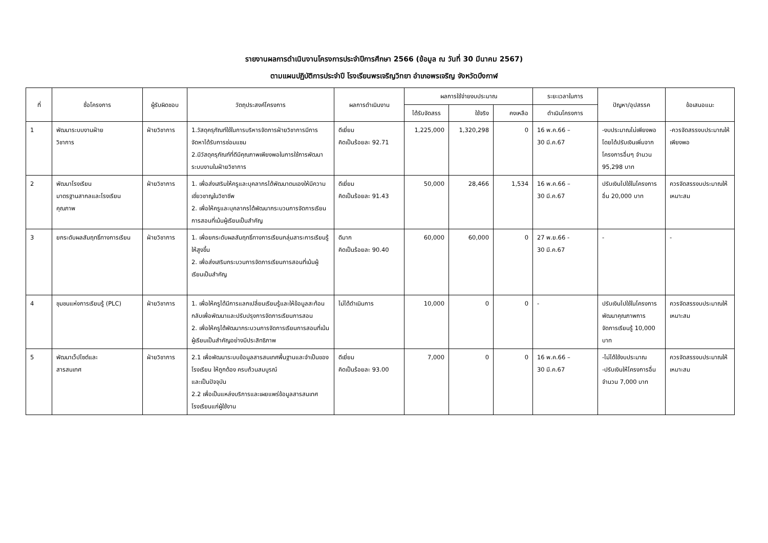รายงานผลการดำเนินงานโครงการประจำปีการศึกษา 2566 (ข้อมูล ณ วันที่ 30 มีนาคม 2567)
ตามแผนปฏิบัติการประจำปี โรงเรียนพรเจริญวิทยา อำเภอพรเจริญ จังหวัดบึงกาฬ
| ที่ | ชื่อโครงการ | ผู้รับผิดชอบ | วัตถุประสงค์โครงการ | ผลการดำเนินงาน | ผลการใช้จ่ายงบประมาณ | | | ระยะเวลาในการ | ปัญหา/อุปสรรค | ข้อเสนอแนะ |
| --- | --- | --- | --- | --- | --- | --- | --- | --- | --- | --- |
| | | | | | ได้รับจัดสรร | ใช้จริง | คงเหลือ | ดำเนินโครงการ | | |
| 1 | พัฒนาระบบงานฝ่าย วิชาการ | ฝ่ายวิชาการ | 1.วัสดุครุภัณฑ์ใช้ในการบริหารจัดการฝ่ายวิชาการมีการจัดหาได้รับการซ่อมแซม 2.มีวัสดุครุภัณฑ์ที่ดีมีคุณภาพเพียงพอในการใช้การพัฒนาระบบงานในฝ่ายวิชาการ | ดีเยี่ยม คิดเป็นร้อยละ 92.71 | 1,225,000 | 1,320,298 | 0 | 16 พ.ค.66 – 30 มี.ค.67 | -งบประมาณไม่เพียงพอ โดยได้ปรับเงินเพิ่มจากโครงการอื่นๆ จำนวน 95,298 บาท | -ควรจัดสรรงบประมาณให้เพียงพอ |
| 2 | พัฒนาโรงเรียน มาตรฐานสากลและโรงเรียนคุณภาพ | ฝ่ายวิชาการ | 1. เพื่อส่งเสริมให้ครูและบุคลากรได้พัฒนาตนเองให้มีความเชี่ยวชาญในวิชาชีพ 2. เพื่อให้ครูและบุคลากรได้พัฒนากระบวนการจัดการเรียนการสอนที่เน้นผู้เรียนเป็นสำคัญ | ดีเยี่ยม คิดเป็นร้อยละ 91.43 | 50,000 | 28,466 | 1,534 | 16 พ.ค.66 – 30 มี.ค.67 | ปรับเงินไปใช้ในโครงการอื่น 20,000 บาท | ควรจัดสรรงบประมาณให้เหมาะสม |
| 3 | ยกระดับผลสัมฤทธิ์ทางการเรียน | ฝ่ายวิชาการ | 1. เพื่อยกระดับผลสัมฤทธิ์ทางการเรียนกลุ่มสาระการเรียนรู้ให้สูงขึ้น 2. เพื่อส่งเสริมกระบวนการจัดการเรียนการสอนที่เน้นผู้เรียนเป็นสำคัญ | ดีมาก คิดเป็นร้อยละ 90.40 | 60,000 | 60,000 | 0 | 27 พ.ย.66 - 30 มี.ค.67 | - | - |
| 4 | ชุมชนแห่งการเรียนรู้ (PLC) | ฝ่ายวิชาการ | 1. เพื่อให้ครูได้มีการแลกเปลี่ยนเรียนรู้และให้ข้อมูลสะท้อนกลับเพื่อพัฒนาและปรับปรุงการจัดการเรียนการสอน 2. เพื่อให้ครูได้พัฒนากระบวนการจัดการเรียนการสอนที่เน้นผู้เรียนเป็นสำคัญอย่างมีประสิทธิภาพ | ไม่ได้ดำเนินการ | 10,000 | 0 | 0 | - | ปรับเงินไปใช้ในโครงการพัฒนาคุณภาพการจัดการเรียนรู้ 10,000 บาท | ควรจัดสรรงบประมาณให้เหมาะสม |
| 5 | พัฒนาเว็ปไซต์และ สารสนเทศ | ฝ่ายวิชาการ | 2.1 เพื่อพัฒนาระบบข้อมูลสารสนเทศพื้นฐานและจำเป็นของโรงเรียน ให้ถูกต้อง ครบถ้วนสมบูรณ์ และเป็นปัจจุบัน 2.2 เพื่อเป็นแหล่งบริการและเผยแพร่ข้อมูลสารสนเทศโรงเรียนแก่ผู้ใช้งาน | ดีเยี่ยม คิดเป็นร้อยละ 93.00 | 7,000 | 0 | 0 | 16 พ.ค.66 – 30 มี.ค.67 | -ไม่ได้ใช้งบประมาณ -ปรับเงินให้โครงการอื่น จำนวน 7,000 บาท | ควรจัดสรรงบประมาณให้เหมาะสม |